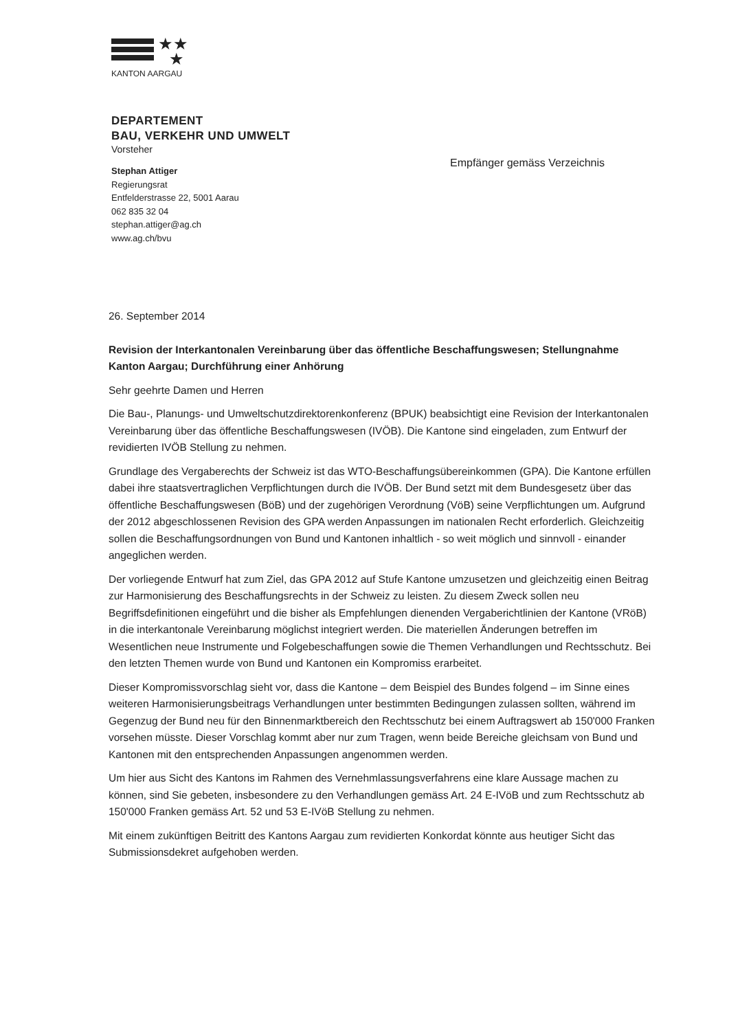★★
★
KANTON AARGAU
DEPARTEMENT
BAU, VERKEHR UND UMWELT
Vorsteher
Stephan Attiger
Regierungsrat
Entfelderstrasse 22, 5001 Aarau
062 835 32 04
stephan.attiger@ag.ch
www.ag.ch/bvu
Empfänger gemäss Verzeichnis
26. September 2014
Revision der Interkantonalen Vereinbarung über das öffentliche Beschaffungswesen; Stellungnahme Kanton Aargau; Durchführung einer Anhörung
Sehr geehrte Damen und Herren
Die Bau-, Planungs- und Umweltschutzdirektorenkonferenz (BPUK) beabsichtigt eine Revision der Interkantonalen Vereinbarung über das öffentliche Beschaffungswesen (IVÖB). Die Kantone sind eingeladen, zum Entwurf der revidierten IVÖB Stellung zu nehmen.
Grundlage des Vergaberechts der Schweiz ist das WTO-Beschaffungsübereinkommen (GPA). Die Kantone erfüllen dabei ihre staatsvertraglichen Verpflichtungen durch die IVÖB. Der Bund setzt mit dem Bundesgesetz über das öffentliche Beschaffungswesen (BöB) und der zugehörigen Verordnung (VöB) seine Verpflichtungen um. Aufgrund der 2012 abgeschlossenen Revision des GPA werden Anpassungen im nationalen Recht erforderlich. Gleichzeitig sollen die Beschaffungsordnungen von Bund und Kantonen inhaltlich - so weit möglich und sinnvoll - einander angeglichen werden.
Der vorliegende Entwurf hat zum Ziel, das GPA 2012 auf Stufe Kantone umzusetzen und gleichzeitig einen Beitrag zur Harmonisierung des Beschaffungsrechts in der Schweiz zu leisten. Zu diesem Zweck sollen neu Begriffsdefinitionen eingeführt und die bisher als Empfehlungen dienenden Vergaberichtlinien der Kantone (VRöB) in die interkantonale Vereinbarung möglichst integriert werden. Die materiellen Änderungen betreffen im Wesentlichen neue Instrumente und Folgebeschaffungen sowie die Themen Verhandlungen und Rechtsschutz. Bei den letzten Themen wurde von Bund und Kantonen ein Kompromiss erarbeitet.
Dieser Kompromissvorschlag sieht vor, dass die Kantone – dem Beispiel des Bundes folgend – im Sinne eines weiteren Harmonisierungsbeitrags Verhandlungen unter bestimmten Bedingungen zulassen sollten, während im Gegenzug der Bund neu für den Binnenmarktbereich den Rechtsschutz bei einem Auftragswert ab 150'000 Franken vorsehen müsste. Dieser Vorschlag kommt aber nur zum Tragen, wenn beide Bereiche gleichsam von Bund und Kantonen mit den entsprechenden Anpassungen angenommen werden.
Um hier aus Sicht des Kantons im Rahmen des Vernehmlassungsverfahrens eine klare Aussage machen zu können, sind Sie gebeten, insbesondere zu den Verhandlungen gemäss Art. 24 E-IVöB und zum Rechtsschutz ab 150'000 Franken gemäss Art. 52 und 53 E-IVöB Stellung zu nehmen.
Mit einem zukünftigen Beitritt des Kantons Aargau zum revidierten Konkordat könnte aus heutiger Sicht das Submissionsdekret aufgehoben werden.